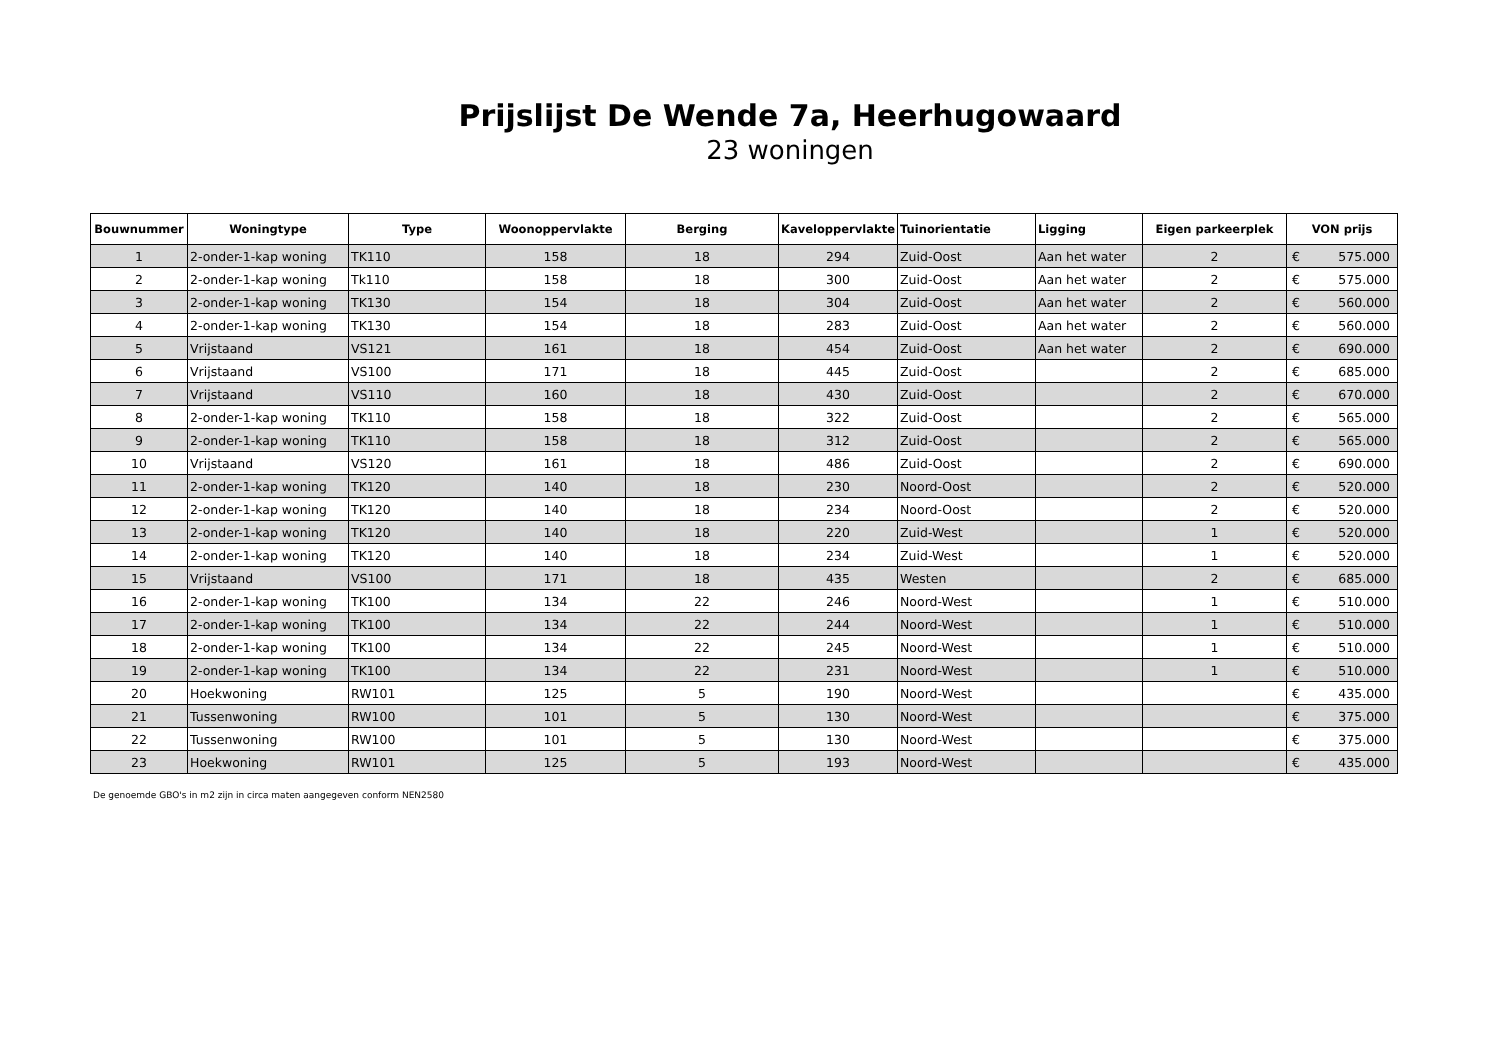Prijslijst De Wende 7a, Heerhugowaard
23 woningen
| Bouwnummer | Woningtype | Type | Woonoppervlakte | Berging | Kaveloppervlakte | Tuinorientatie | Ligging | Eigen parkeerplek | VON prijs |
| --- | --- | --- | --- | --- | --- | --- | --- | --- | --- |
| 1 | 2-onder-1-kap woning | TK110 | 158 | 18 | 294 | Zuid-Oost | Aan het water | 2 | € 575.000 |
| 2 | 2-onder-1-kap woning | Tk110 | 158 | 18 | 300 | Zuid-Oost | Aan het water | 2 | € 575.000 |
| 3 | 2-onder-1-kap woning | TK130 | 154 | 18 | 304 | Zuid-Oost | Aan het water | 2 | € 560.000 |
| 4 | 2-onder-1-kap woning | TK130 | 154 | 18 | 283 | Zuid-Oost | Aan het water | 2 | € 560.000 |
| 5 | Vrijstaand | VS121 | 161 | 18 | 454 | Zuid-Oost | Aan het water | 2 | € 690.000 |
| 6 | Vrijstaand | VS100 | 171 | 18 | 445 | Zuid-Oost | | 2 | € 685.000 |
| 7 | Vrijstaand | VS110 | 160 | 18 | 430 | Zuid-Oost | | 2 | € 670.000 |
| 8 | 2-onder-1-kap woning | TK110 | 158 | 18 | 322 | Zuid-Oost | | 2 | € 565.000 |
| 9 | 2-onder-1-kap woning | TK110 | 158 | 18 | 312 | Zuid-Oost | | 2 | € 565.000 |
| 10 | Vrijstaand | VS120 | 161 | 18 | 486 | Zuid-Oost | | 2 | € 690.000 |
| 11 | 2-onder-1-kap woning | TK120 | 140 | 18 | 230 | Noord-Oost | | 2 | € 520.000 |
| 12 | 2-onder-1-kap woning | TK120 | 140 | 18 | 234 | Noord-Oost | | 2 | € 520.000 |
| 13 | 2-onder-1-kap woning | TK120 | 140 | 18 | 220 | Zuid-West | | 1 | € 520.000 |
| 14 | 2-onder-1-kap woning | TK120 | 140 | 18 | 234 | Zuid-West | | 1 | € 520.000 |
| 15 | Vrijstaand | VS100 | 171 | 18 | 435 | Westen | | 2 | € 685.000 |
| 16 | 2-onder-1-kap woning | TK100 | 134 | 22 | 246 | Noord-West | | 1 | € 510.000 |
| 17 | 2-onder-1-kap woning | TK100 | 134 | 22 | 244 | Noord-West | | 1 | € 510.000 |
| 18 | 2-onder-1-kap woning | TK100 | 134 | 22 | 245 | Noord-West | | 1 | € 510.000 |
| 19 | 2-onder-1-kap woning | TK100 | 134 | 22 | 231 | Noord-West | | 1 | € 510.000 |
| 20 | Hoekwoning | RW101 | 125 | 5 | 190 | Noord-West | | | € 435.000 |
| 21 | Tussenwoning | RW100 | 101 | 5 | 130 | Noord-West | | | € 375.000 |
| 22 | Tussenwoning | RW100 | 101 | 5 | 130 | Noord-West | | | € 375.000 |
| 23 | Hoekwoning | RW101 | 125 | 5 | 193 | Noord-West | | | € 435.000 |
De genoemde GBO's in m2 zijn in circa maten aangegeven conform NEN2580